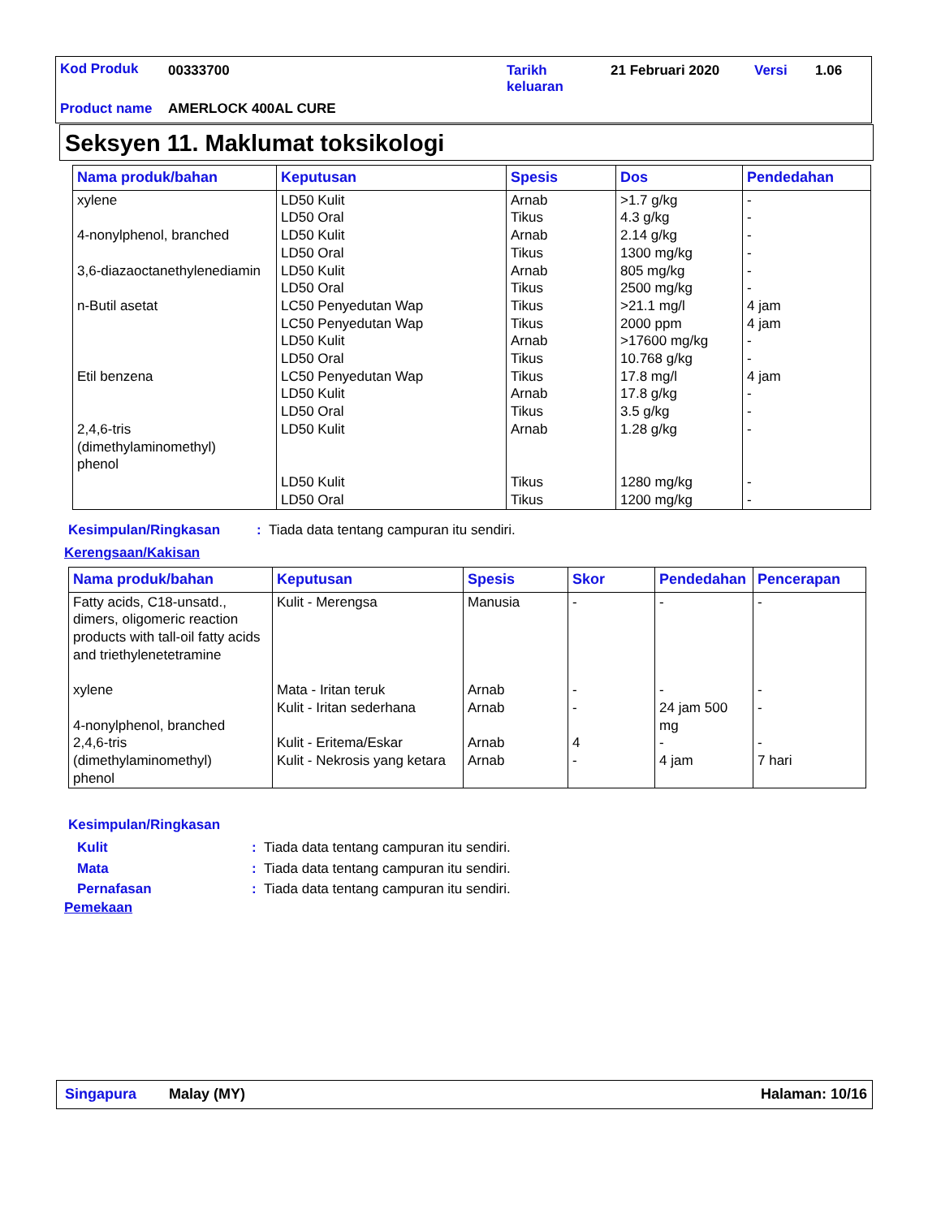Kod Produk 00333700
Tarikh
keluaran
21 Februari 2020 Versi 1.06
Product name AMERLOCK 400AL CURE
Seksyen 11. Maklumat toksikologi
| Nama produk/bahan | Keputusan | Spesis | Dos | Pendedahan |
| --- | --- | --- | --- | --- |
| xylene 4-nonylphenol, branched 3,6-diazaoctanethylenediamin n-Butil asetat Etil benzena 2,4,6-tris (dimethylaminomethyl) phenol | LD50 Kulit LD50 Oral LD50 Kulit LD50 Oral LD50 Kulit LD50 Oral LC50 Penyedutan Wap LC50 Penyedutan Wap LD50 Kulit LD50 Oral LC50 Penyedutan Wap LD50 Kulit LD50 Oral LD50 Kulit LD50 Kulit LD50 Oral | Arnab Tikus Arnab Tikus Arnab Tikus Tikus Tikus Arnab Tikus Tikus Arnab Tikus Arnab Tikus Tikus | >1.7 g/kg 4.3 g/kg 2.14 g/kg 1300 mg/kg 805 mg/kg 2500 mg/kg >21.1 mg/l 2000 ppm >17600 mg/kg 10.768 g/kg 17.8 mg/l 17.8 g/kg 3.5 g/kg 1.28 g/kg 1280 mg/kg 1200 mg/kg | - - - - - - 4 jam 4 jam - - 4 jam - - - - - |
Kesimpulan/Ringkasan: Tiada data tentang campuran itu sendiri.
Kerengsaan/Kakisan
| Nama produk/bahan | Keputusan | Spesis | Skor | Pendedahan | Pencerapan |
| --- | --- | --- | --- | --- | --- |
| Fatty acids, C18-unsatd., dimers, oligomeric reaction products with tall-oil fatty acids and triethylenetetramine xylene 4-nonylphenol, branched 2,4,6-tris (dimethylaminomethyl) phenol | Kulit - Merengsa Mata - Iritan teruk Kulit - Iritan sederhana Kulit - Eritema/Eskar Kulit - Nekrosis yang ketara | Manusia Arnab Arnab Arnab Arnab | - - - 4 - | - - 24 jam 500 mg - 4 jam | - - - - 7 hari |
Kesimpulan/Ringkasan
Kulit: Tiada data tentang campuran itu sendiri.
Mata: Tiada data tentang campuran itu sendiri.
Pernafasan: Tiada data tentang campuran itu sendiri.
Pemekaan
Singapura Malay (MY) Halaman: 10/16